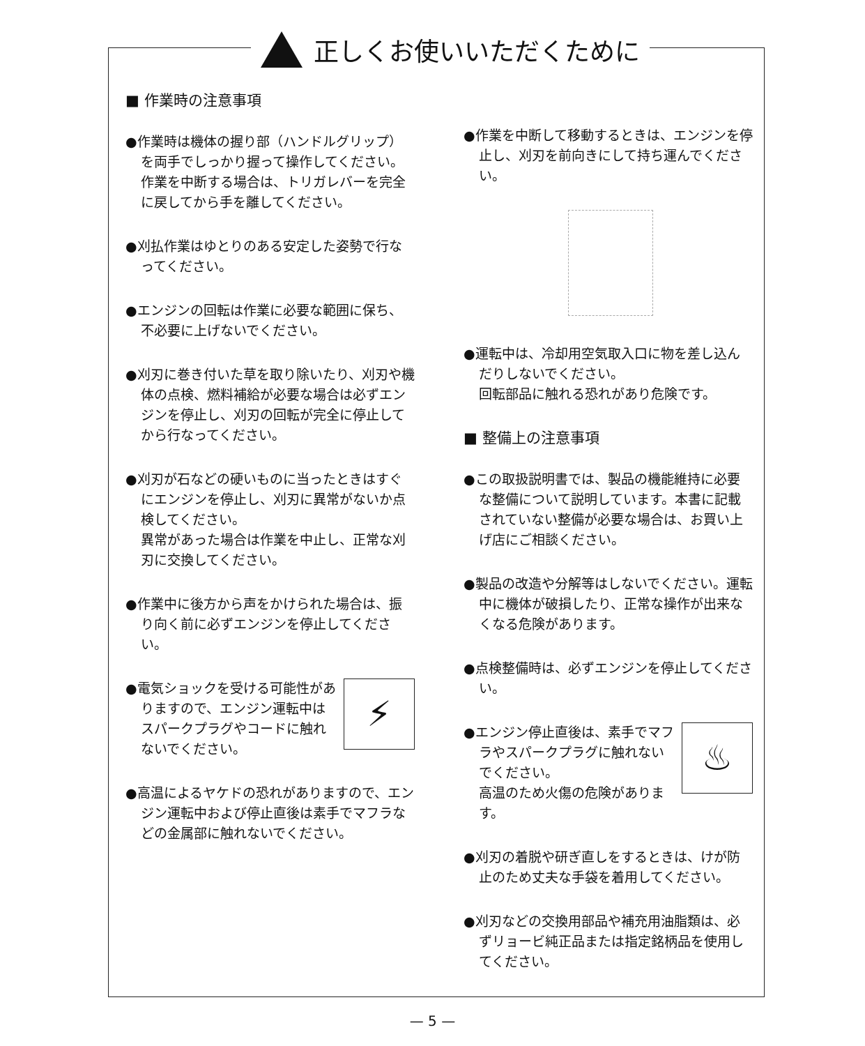正しくお使いいただくために
■ 作業時の注意事項
●作業時は機体の握り部（ハンドルグリップ）を両手でしっかり握って操作してください。作業を中断する場合は、トリガレバーを完全に戻してから手を離してください。
●刈払作業はゆとりのある安定した姿勢で行なってください。
●エンジンの回転は作業に必要な範囲に保ち、不必要に上げないでください。
●刈刃に巻き付いた草を取り除いたり、刈刃や機体の点検、燃料補給が必要な場合は必ずエンジンを停止し、刈刃の回転が完全に停止してから行なってください。
●刈刃が石などの硬いものに当ったときはすぐにエンジンを停止し、刈刃に異常がないか点検してください。
異常があった場合は作業を中止し、正常な刈刃に交換してください。
●作業中に後方から声をかけられた場合は、振り向く前に必ずエンジンを停止してください。
⚡
●電気ショックを受ける可能性がありますので、エンジン運転中はスパークプラグやコードに触れないでください。
●高温によるヤケドの恐れがありますので、エンジン運転中および停止直後は素手でマフラなどの金属部に触れないでください。
●作業を中断して移動するときは、エンジンを停止し、刈刃を前向きにして持ち運んでください。
●運転中は、冷却用空気取入口に物を差し込んだりしないでください。
回転部品に触れる恐れがあり危険です。
■ 整備上の注意事項
●この取扱説明書では、製品の機能維持に必要な整備について説明しています。本書に記載されていない整備が必要な場合は、お買い上げ店にご相談ください。
●製品の改造や分解等はしないでください。運転中に機体が破損したり、正常な操作が出来なくなる危険があります。
●点検整備時は、必ずエンジンを停止してください。
♨
●エンジン停止直後は、素手でマフラやスパークプラグに触れないでください。
高温のため火傷の危険があります。
●刈刃の着脱や研ぎ直しをするときは、けが防止のため丈夫な手袋を着用してください。
●刈刃などの交換用部品や補充用油脂類は、必ずリョービ純正品または指定銘柄品を使用してください。
— 5 —